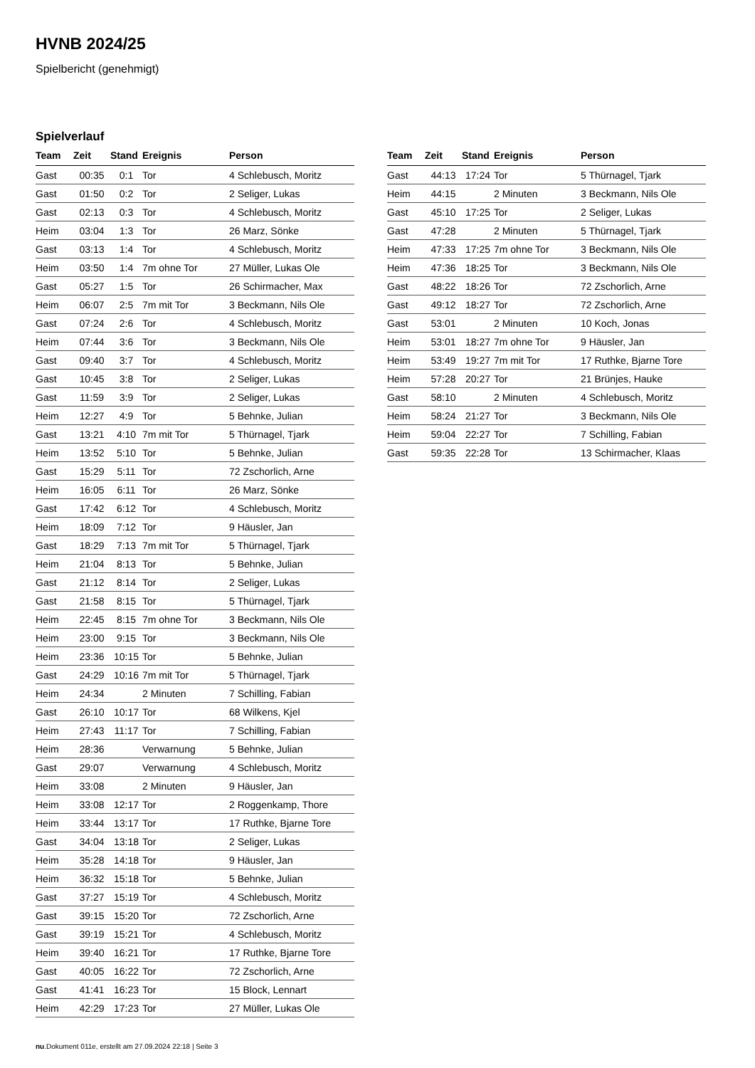HVNB 2024/25
Spielbericht (genehmigt)
Spielverlauf
| Team | Zeit | Stand | Ereignis | Person |
| --- | --- | --- | --- | --- |
| Gast | 00:35 | 0:1 | Tor | 4 Schlebusch, Moritz |
| Gast | 01:50 | 0:2 | Tor | 2 Seliger, Lukas |
| Gast | 02:13 | 0:3 | Tor | 4 Schlebusch, Moritz |
| Heim | 03:04 | 1:3 | Tor | 26 Marz, Sönke |
| Gast | 03:13 | 1:4 | Tor | 4 Schlebusch, Moritz |
| Heim | 03:50 | 1:4 | 7m ohne Tor | 27 Müller, Lukas Ole |
| Gast | 05:27 | 1:5 | Tor | 26 Schirmacher, Max |
| Heim | 06:07 | 2:5 | 7m mit Tor | 3 Beckmann, Nils Ole |
| Gast | 07:24 | 2:6 | Tor | 4 Schlebusch, Moritz |
| Heim | 07:44 | 3:6 | Tor | 3 Beckmann, Nils Ole |
| Gast | 09:40 | 3:7 | Tor | 4 Schlebusch, Moritz |
| Gast | 10:45 | 3:8 | Tor | 2 Seliger, Lukas |
| Gast | 11:59 | 3:9 | Tor | 2 Seliger, Lukas |
| Heim | 12:27 | 4:9 | Tor | 5 Behnke, Julian |
| Gast | 13:21 | 4:10 | 7m mit Tor | 5 Thürnagel, Tjark |
| Heim | 13:52 | 5:10 | Tor | 5 Behnke, Julian |
| Gast | 15:29 | 5:11 | Tor | 72 Zschorlich, Arne |
| Heim | 16:05 | 6:11 | Tor | 26 Marz, Sönke |
| Gast | 17:42 | 6:12 | Tor | 4 Schlebusch, Moritz |
| Heim | 18:09 | 7:12 | Tor | 9 Häusler, Jan |
| Gast | 18:29 | 7:13 | 7m mit Tor | 5 Thürnagel, Tjark |
| Heim | 21:04 | 8:13 | Tor | 5 Behnke, Julian |
| Gast | 21:12 | 8:14 | Tor | 2 Seliger, Lukas |
| Gast | 21:58 | 8:15 | Tor | 5 Thürnagel, Tjark |
| Heim | 22:45 | 8:15 | 7m ohne Tor | 3 Beckmann, Nils Ole |
| Heim | 23:00 | 9:15 | Tor | 3 Beckmann, Nils Ole |
| Heim | 23:36 | 10:15 | Tor | 5 Behnke, Julian |
| Gast | 24:29 | 10:16 | 7m mit Tor | 5 Thürnagel, Tjark |
| Heim | 24:34 | | 2 Minuten | 7 Schilling, Fabian |
| Gast | 26:10 | 10:17 | Tor | 68 Wilkens, Kjel |
| Heim | 27:43 | 11:17 | Tor | 7 Schilling, Fabian |
| Heim | 28:36 | | Verwarnung | 5 Behnke, Julian |
| Gast | 29:07 | | Verwarnung | 4 Schlebusch, Moritz |
| Heim | 33:08 | | 2 Minuten | 9 Häusler, Jan |
| Heim | 33:08 | 12:17 | Tor | 2 Roggenkamp, Thore |
| Heim | 33:44 | 13:17 | Tor | 17 Ruthke, Bjarne Tore |
| Gast | 34:04 | 13:18 | Tor | 2 Seliger, Lukas |
| Heim | 35:28 | 14:18 | Tor | 9 Häusler, Jan |
| Heim | 36:32 | 15:18 | Tor | 5 Behnke, Julian |
| Gast | 37:27 | 15:19 | Tor | 4 Schlebusch, Moritz |
| Gast | 39:15 | 15:20 | Tor | 72 Zschorlich, Arne |
| Gast | 39:19 | 15:21 | Tor | 4 Schlebusch, Moritz |
| Heim | 39:40 | 16:21 | Tor | 17 Ruthke, Bjarne Tore |
| Gast | 40:05 | 16:22 | Tor | 72 Zschorlich, Arne |
| Gast | 41:41 | 16:23 | Tor | 15 Block, Lennart |
| Heim | 42:29 | 17:23 | Tor | 27 Müller, Lukas Ole |
| Team | Zeit | Stand | Ereignis | Person |
| --- | --- | --- | --- | --- |
| Gast | 44:13 | 17:24 | Tor | 5 Thürnagel, Tjark |
| Heim | 44:15 | | 2 Minuten | 3 Beckmann, Nils Ole |
| Gast | 45:10 | 17:25 | Tor | 2 Seliger, Lukas |
| Gast | 47:28 | | 2 Minuten | 5 Thürnagel, Tjark |
| Heim | 47:33 | 17:25 | 7m ohne Tor | 3 Beckmann, Nils Ole |
| Heim | 47:36 | 18:25 | Tor | 3 Beckmann, Nils Ole |
| Gast | 48:22 | 18:26 | Tor | 72 Zschorlich, Arne |
| Gast | 49:12 | 18:27 | Tor | 72 Zschorlich, Arne |
| Gast | 53:01 | | 2 Minuten | 10 Koch, Jonas |
| Heim | 53:01 | 18:27 | 7m ohne Tor | 9 Häusler, Jan |
| Heim | 53:49 | 19:27 | 7m mit Tor | 17 Ruthke, Bjarne Tore |
| Heim | 57:28 | 20:27 | Tor | 21 Brünjes, Hauke |
| Gast | 58:10 | | 2 Minuten | 4 Schlebusch, Moritz |
| Heim | 58:24 | 21:27 | Tor | 3 Beckmann, Nils Ole |
| Heim | 59:04 | 22:27 | Tor | 7 Schilling, Fabian |
| Gast | 59:35 | 22:28 | Tor | 13 Schirmacher, Klaas |
nu.Dokument 011e, erstellt am 27.09.2024 22:18 | Seite 3